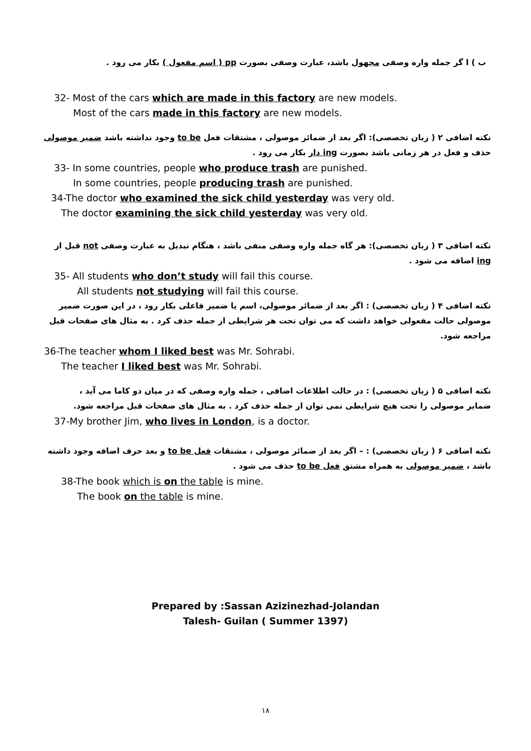ب ) ا گر جمله واره وصفی مجهول باشد، عبارت وصفی بصورت pp ( اسم مفعول ) بکار می رود .
32- Most of the cars which are made in this factory are new models.
Most of the cars made in this factory are new models.
نکته اضافی ۲ ( زبان تخصصی): اگر بعد از ضمائر موصولی ، مشتقات فعل to be وجود نداشته باشد ضمیر موصولی حذف و فعل در هر زمانی باشد بصورت ing دار بکار می رود .
33- In some countries, people who produce trash are punished.
In some countries, people producing trash are punished.
34-The doctor who examined the sick child yesterday was very old.
The doctor examining the sick child yesterday was very old.
نکته اضافی ۳ ( زبان تخصصی): هر گاه جمله واره وصفی منفی باشد ، هنگام تبدیل به عبارت وصفی not قبل از ing اضافه می شود .
35- All students who don’t study will fail this course.
All students not studying will fail this course.
نکته اضافی ۴ ( زبان تخصصی) : اگر بعد از ضمائر موصولی، اسم یا ضمیر فاعلی بکار رود ، در این صورت ضمیر موصولی حالت مفعولی خواهد داشت که می توان تحت هر شرایطی از جمله حذف کرد . به مثال های صفحات قبل مراجعه شود.
36-The teacher whom I liked best was Mr. Sohrabi.
The teacher I liked best was Mr. Sohrabi.
نکته اضافی ۵ ( زبان تخصصی) : در حالت اطلاعات اضافی ، جمله واره وصفی که در میان دو کاما می آید ، ضمایر موصولی را تحت هیچ شرایطی نمی توان از جمله حذف کرد . به مثال های صفحات قبل مراجعه شود.
37-My brother Jim, who lives in London, is a doctor.
نکته اضافی ۶ ( زبان تخصصی) : – اگر بعد از ضمائر موصولی ، مشتقات فعل to be و بعد حرف اضافه وجود داشته باشد ، ضمیر موصولی به همراه مشتق فعل to be حذف می شود .
38-The book which is on the table is mine.
The book on the table is mine.
Prepared by :Sassan Azizinezhad-Jolandan
Talesh- Guilan ( Summer 1397)
۱۸